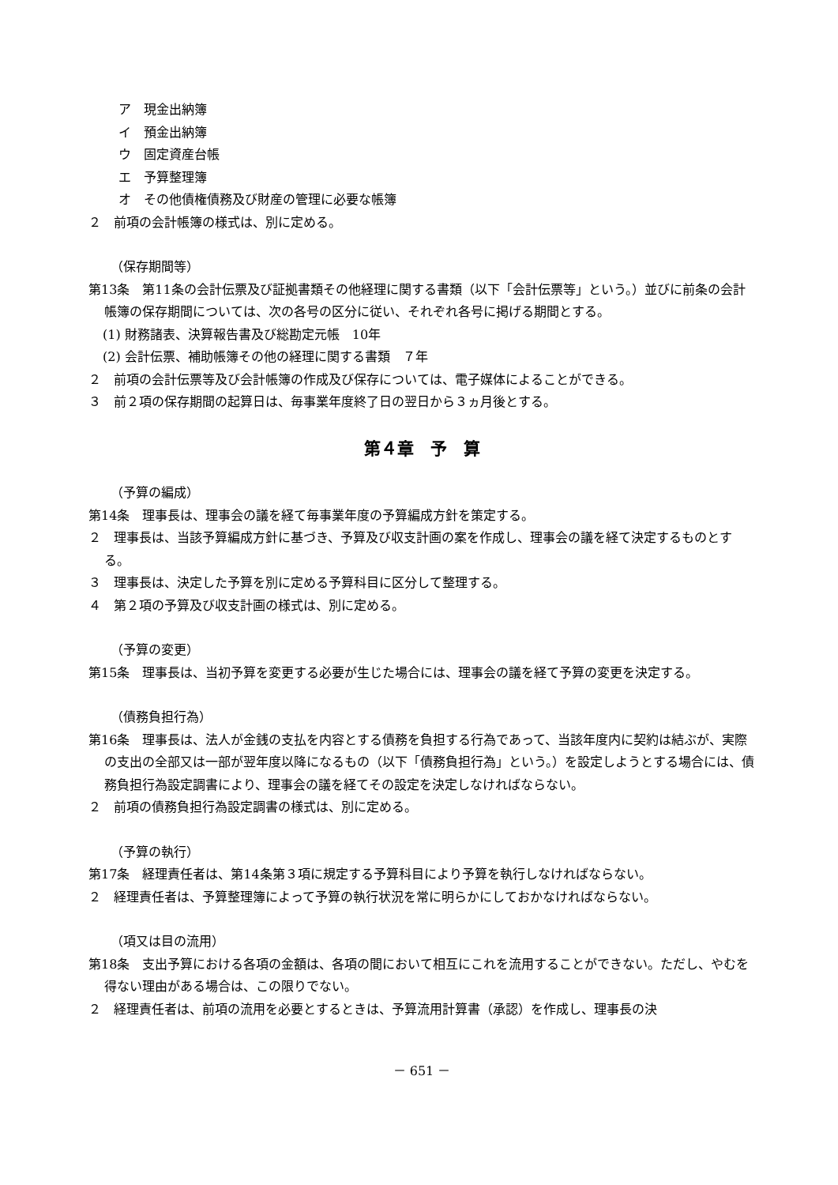ア　現金出納簿
イ　預金出納簿
ウ　固定資産台帳
エ　予算整理簿
オ　その他債権債務及び財産の管理に必要な帳簿
２　前項の会計帳簿の様式は、別に定める。
（保存期間等）
第13条　第11条の会計伝票及び証拠書類その他経理に関する書類（以下「会計伝票等」という。）並びに前条の会計帳簿の保存期間については、次の各号の区分に従い、それぞれ各号に掲げる期間とする。
(1) 財務諸表、決算報告書及び総勘定元帳　10年
(2) 会計伝票、補助帳簿その他の経理に関する書類　７年
２　前項の会計伝票等及び会計帳簿の作成及び保存については、電子媒体によることができる。
３　前２項の保存期間の起算日は、毎事業年度終了日の翌日から３ヵ月後とする。
第４章　予　算
（予算の編成）
第14条　理事長は、理事会の議を経て毎事業年度の予算編成方針を策定する。
２　理事長は、当該予算編成方針に基づき、予算及び収支計画の案を作成し、理事会の議を経て決定するものとする。
３　理事長は、決定した予算を別に定める予算科目に区分して整理する。
４　第２項の予算及び収支計画の様式は、別に定める。
（予算の変更）
第15条　理事長は、当初予算を変更する必要が生じた場合には、理事会の議を経て予算の変更を決定する。
（債務負担行為）
第16条　理事長は、法人が金銭の支払を内容とする債務を負担する行為であって、当該年度内に契約は結ぶが、実際の支出の全部又は一部が翌年度以降になるもの（以下「債務負担行為」という。）を設定しようとする場合には、債務負担行為設定調書により、理事会の議を経てその設定を決定しなければならない。
２　前項の債務負担行為設定調書の様式は、別に定める。
（予算の執行）
第17条　経理責任者は、第14条第３項に規定する予算科目により予算を執行しなければならない。
２　経理責任者は、予算整理簿によって予算の執行状況を常に明らかにしておかなければならない。
（項又は目の流用）
第18条　支出予算における各項の金額は、各項の間において相互にこれを流用することができない。ただし、やむを得ない理由がある場合は、この限りでない。
２　経理責任者は、前項の流用を必要とするときは、予算流用計算書（承認）を作成し、理事長の決
－ 651 －